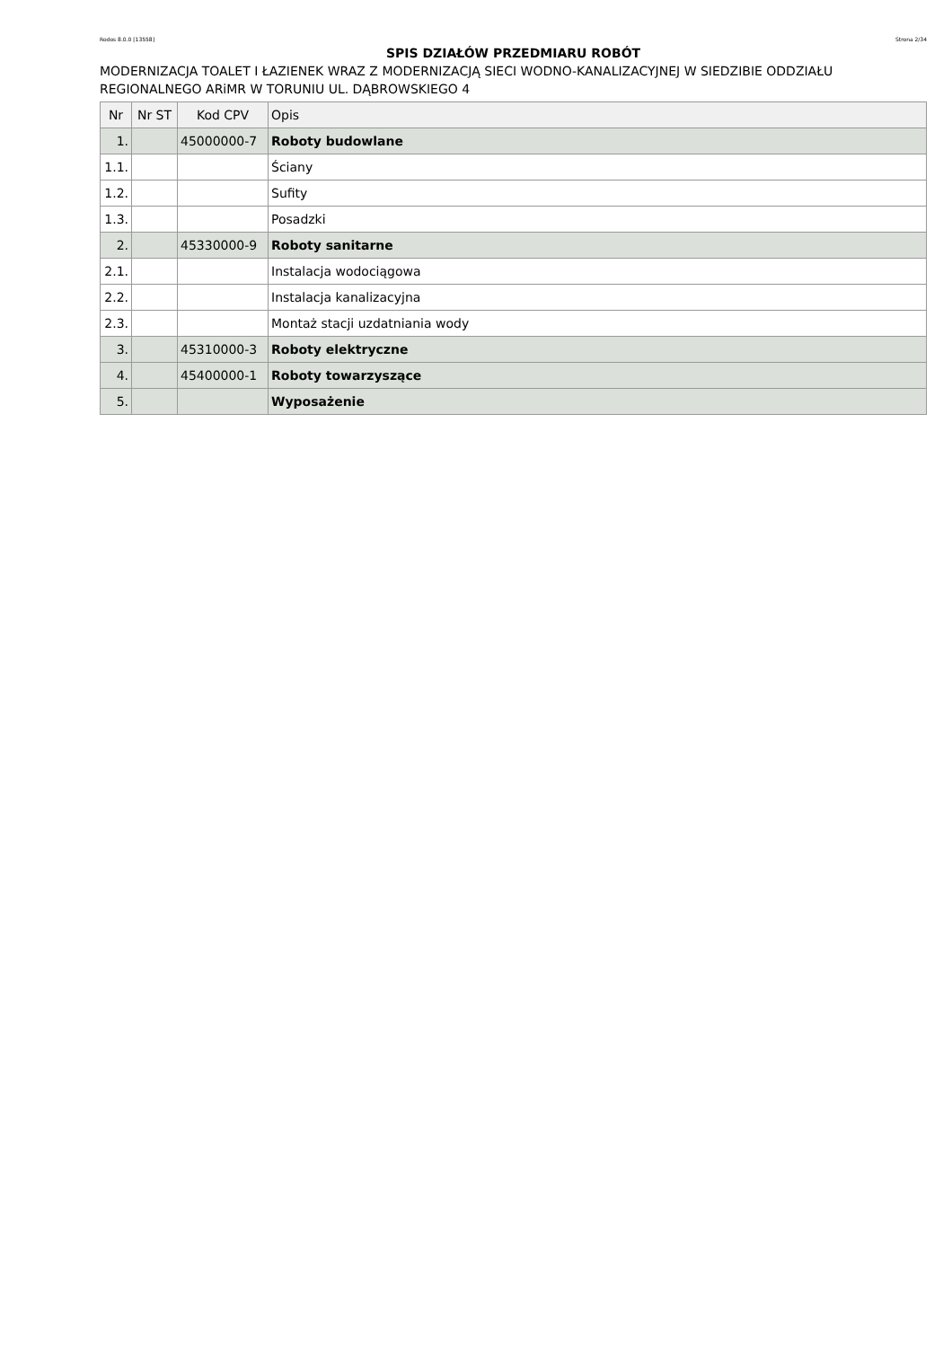Rodos 8.0.0 [13558] Strona 2/34
SPIS DZIAŁÓW PRZEDMIARU ROBÓT
MODERNIZACJA TOALET I ŁAZIENEK WRAZ Z MODERNIZACJĄ SIECI WODNO-KANALIZACYJNEJ W SIEDZIBIE ODDZIAŁU REGIONALNEGO ARiMR W TORUNIU UL. DĄBROWSKIEGO 4
| Nr | Nr ST | Kod CPV | Opis |
| --- | --- | --- | --- |
| 1. | | 45000000-7 | Roboty budowlane |
| 1.1. | | | Ściany |
| 1.2. | | | Sufity |
| 1.3. | | | Posadzki |
| 2. | | 45330000-9 | Roboty sanitarne |
| 2.1. | | | Instalacja wodociągowa |
| 2.2. | | | Instalacja kanalizacyjna |
| 2.3. | | | Montaż stacji uzdatniania wody |
| 3. | | 45310000-3 | Roboty elektryczne |
| 4. | | 45400000-1 | Roboty towarzyszące |
| 5. | | | Wyposażenie |